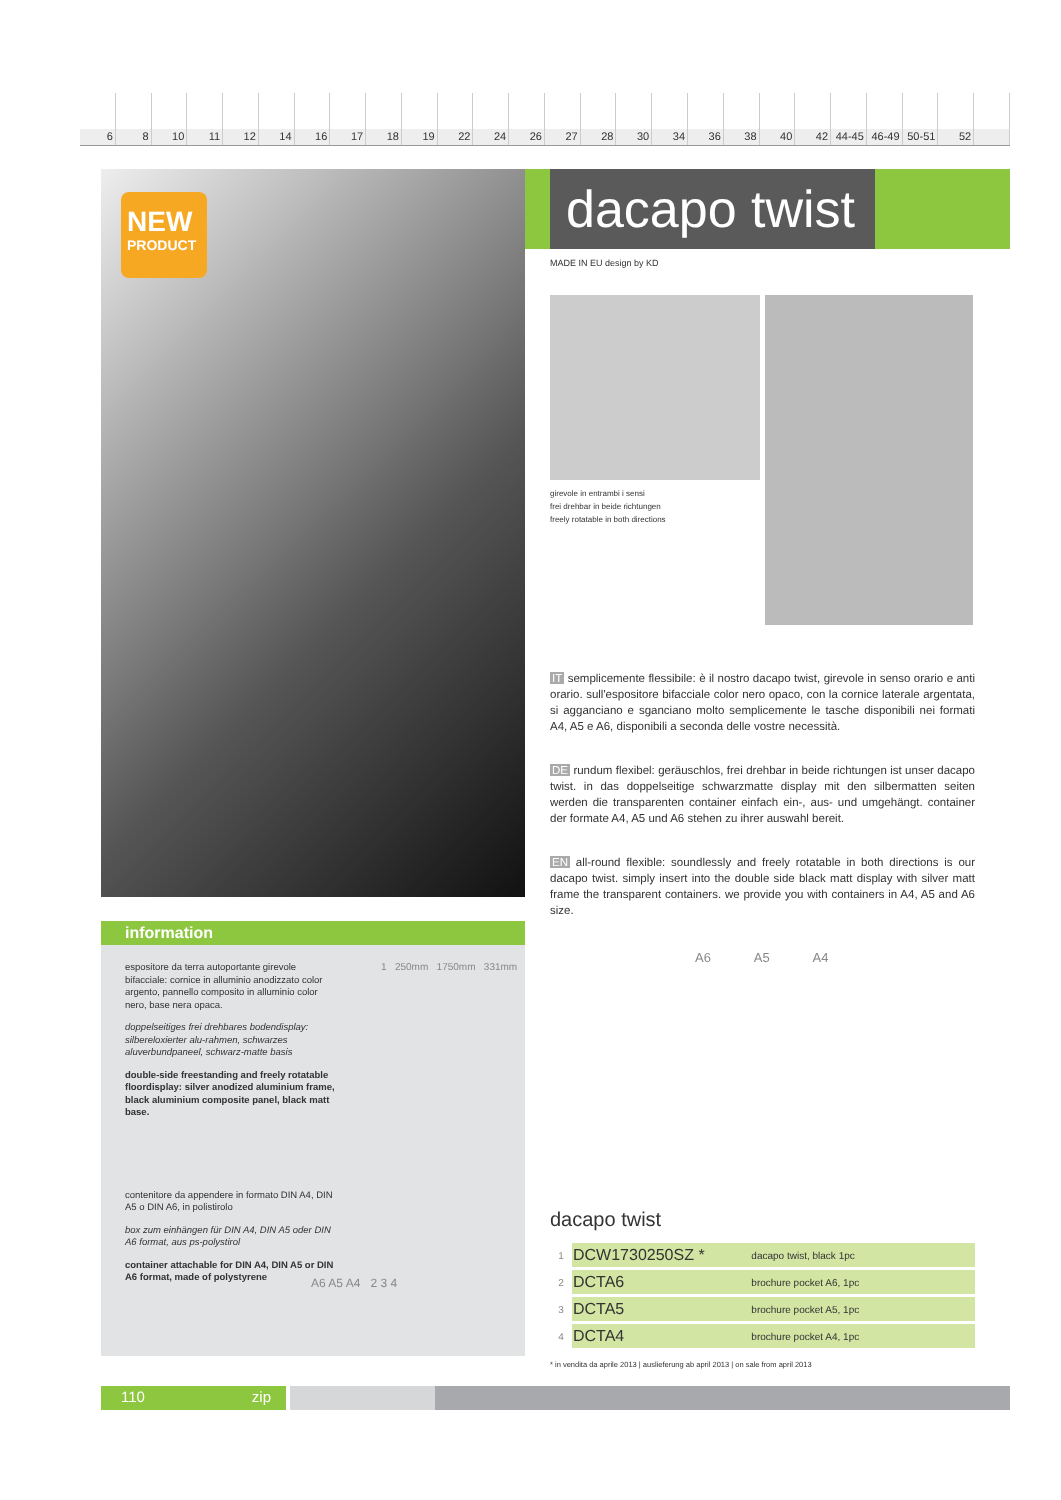6 8 10 11 12 14 16 17 18 19 22 24 26 27 28 30 34 36 38 40 42 44-45 46-49 50-51 52
NEW
PRODUCT
dacapo twist
MADE IN EU design by KD
girevole in entrambi i sensi
frei drehbar in beide richtungen
freely rotatable in both directions
IT semplicemente flessibile: è il nostro dacapo twist, girevole in senso orario e anti orario. sull'espositore bifacciale color nero opaco, con la cornice laterale argentata, si agganciano e sganciano molto semplicemente le tasche disponibili nei formati A4, A5 e A6, disponibili a seconda delle vostre necessità.
DE rundum flexibel: geräuschlos, frei drehbar in beide richtungen ist unser dacapo twist. in das doppelseitige schwarzmatte display mit den silbermatten seiten werden die transparenten container einfach ein-, aus- und umgehängt. container der formate A4, A5 und A6 stehen zu ihrer auswahl bereit.
EN all-round flexible: soundlessly and freely rotatable in both directions is our dacapo twist. simply insert into the double side black matt display with silver matt frame the transparent containers. we provide you with containers in A4, A5 and A6 size.
information
espositore da terra autoportante girevole bifacciale: cornice in alluminio anodizzato color argento, pannello composito in alluminio color nero, base nera opaca.
doppelseitiges frei drehbares bodendisplay: silbereloxierter alu-rahmen, schwarzes aluverbundpaneel, schwarz-matte basis
double-side freestanding and freely rotatable floordisplay: silver anodized aluminium frame, black aluminium composite panel, black matt base.
1 250mm 1750mm 331mm
contenitore da appendere in formato DIN A4, DIN A5 o DIN A6, in polistirolo
box zum einhängen für DIN A4, DIN A5 oder DIN A6 format, aus ps-polystirol
container attachable for DIN A4, DIN A5 or DIN A6 format, made of polystyrene
A6 A5 A4 2 3 4
A6 A5 A4
dacapo twist
| 1 | DCW1730250SZ * | dacapo twist, black 1pc | |
| 2 | DCTA6 | brochure pocket A6, 1pc | |
| 3 | DCTA5 | brochure pocket A5, 1pc | |
| 4 | DCTA4 | brochure pocket A4, 1pc | |
* in vendita da aprile 2013 | auslieferung ab april 2013 | on sale from april 2013
110 zip